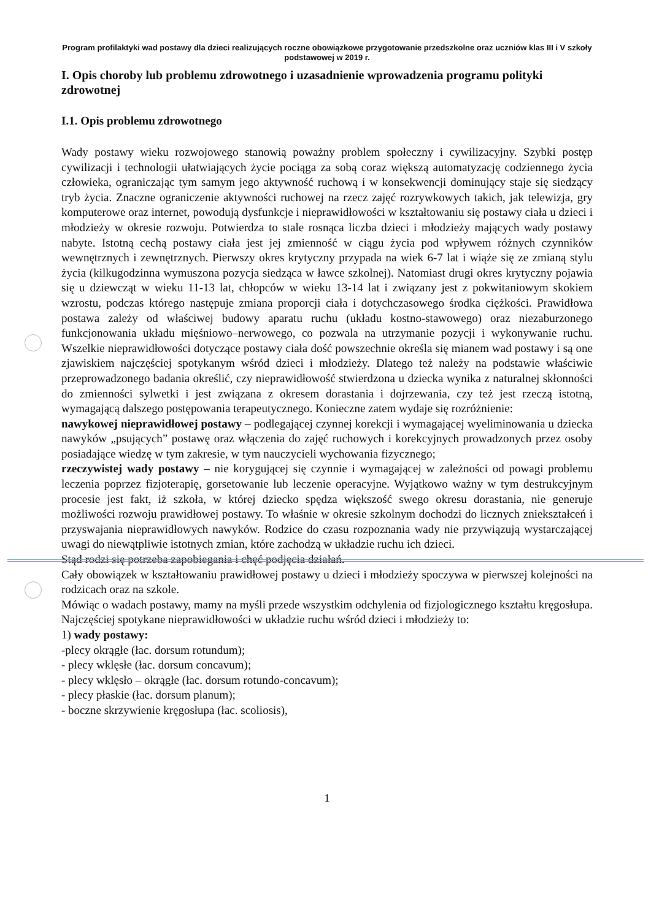Program profilaktyki wad postawy dla dzieci realizujących roczne obowiązkowe przygotowanie przedszkolne oraz uczniów klas III i V szkoły podstawowej w 2019 r.
I. Opis choroby lub problemu zdrowotnego i uzasadnienie wprowadzenia programu polityki zdrowotnej
I.1. Opis problemu zdrowotnego
Wady postawy wieku rozwojowego stanowią poważny problem społeczny i cywilizacyjny. Szybki postęp cywilizacji i technologii ułatwiających życie pociąga za sobą coraz większą automatyzację codziennego życia człowieka, ograniczając tym samym jego aktywność ruchową i w konsekwencji dominujący staje się siedzący tryb życia. Znaczne ograniczenie aktywności ruchowej na rzecz zajęć rozrywkowych takich, jak telewizja, gry komputerowe oraz internet, powodują dysfunkcje i nieprawidłowości w kształtowaniu się postawy ciała u dzieci i młodzieży w okresie rozwoju. Potwierdza to stale rosnąca liczba dzieci i młodzieży mających wady postawy nabyte. Istotną cechą postawy ciała jest jej zmienność w ciągu życia pod wpływem różnych czynników wewnętrznych i zewnętrznych. Pierwszy okres krytyczny przypada na wiek 6-7 lat i wiąże się ze zmianą stylu życia (kilkugodzinna wymuszona pozycja siedząca w ławce szkolnej). Natomiast drugi okres krytyczny pojawia się u dziewcząt w wieku 11-13 lat, chłopców w wieku 13-14 lat i związany jest z pokwitaniowym skokiem wzrostu, podczas którego następuje zmiana proporcji ciała i dotychczasowego środka ciężkości. Prawidłowa postawa zależy od właściwej budowy aparatu ruchu (układu kostno-stawowego) oraz niezaburzonego funkcjonowania układu mięśniowo–nerwowego, co pozwala na utrzymanie pozycji i wykonywanie ruchu. Wszelkie nieprawidłowości dotyczące postawy ciała dość powszechnie określa się mianem wad postawy i są one zjawiskiem najczęściej spotykanym wśród dzieci i młodzieży. Dlatego też należy na podstawie właściwie przeprowadzonego badania określić, czy nieprawidłowość stwierdzona u dziecka wynika z naturalnej skłonności do zmienności sylwetki i jest związana z okresem dorastania i dojrzewania, czy też jest rzeczą istotną, wymagającą dalszego postępowania terapeutycznego. Konieczne zatem wydaje się rozróżnienie:
nawykowej nieprawidłowej postawy – podlegającej czynnej korekcji i wymagającej wyeliminowania u dziecka nawyków „psujących” postawę oraz włączenia do zajęć ruchowych i korekcyjnych prowadzonych przez osoby posiadające wiedzę w tym zakresie, w tym nauczycieli wychowania fizycznego;
rzeczywistej wady postawy – nie korygującej się czynnie i wymagającej w zależności od powagi problemu leczenia poprzez fizjoterapię, gorsetowanie lub leczenie operacyjne. Wyjątkowo ważny w tym destrukcyjnym procesie jest fakt, iż szkoła, w której dziecko spędza większość swego okresu dorastania, nie generuje możliwości rozwoju prawidłowej postawy. To właśnie w okresie szkolnym dochodzi do licznych zniekształceń i przyswajania nieprawidłowych nawyków. Rodzice do czasu rozpoznania wady nie przywiązują wystarczającej uwagi do niewątpliwie istotnych zmian, które zachodzą w układzie ruchu ich dzieci.
Stąd rodzi się potrzeba zapobiegania i chęć podjęcia działań.
Cały obowiązek w kształtowaniu prawidłowej postawy u dzieci i młodzieży spoczywa w pierwszej kolejności na rodzicach oraz na szkole.
Mówiąc o wadach postawy, mamy na myśli przede wszystkim odchylenia od fizjologicznego kształtu kręgosłupa. Najczęściej spotykane nieprawidłowości w układzie ruchu wśród dzieci i młodzieży to:
1) wady postawy:
-plecy okrągłe (łac. dorsum rotundum);
- plecy wklęsłe (łac. dorsum concavum);
- plecy wklęsło – okrągłe (łac. dorsum rotundo-concavum);
- plecy płaskie (łac. dorsum planum);
- boczne skrzywienie kręgosłupa (łac. scoliosis),
1